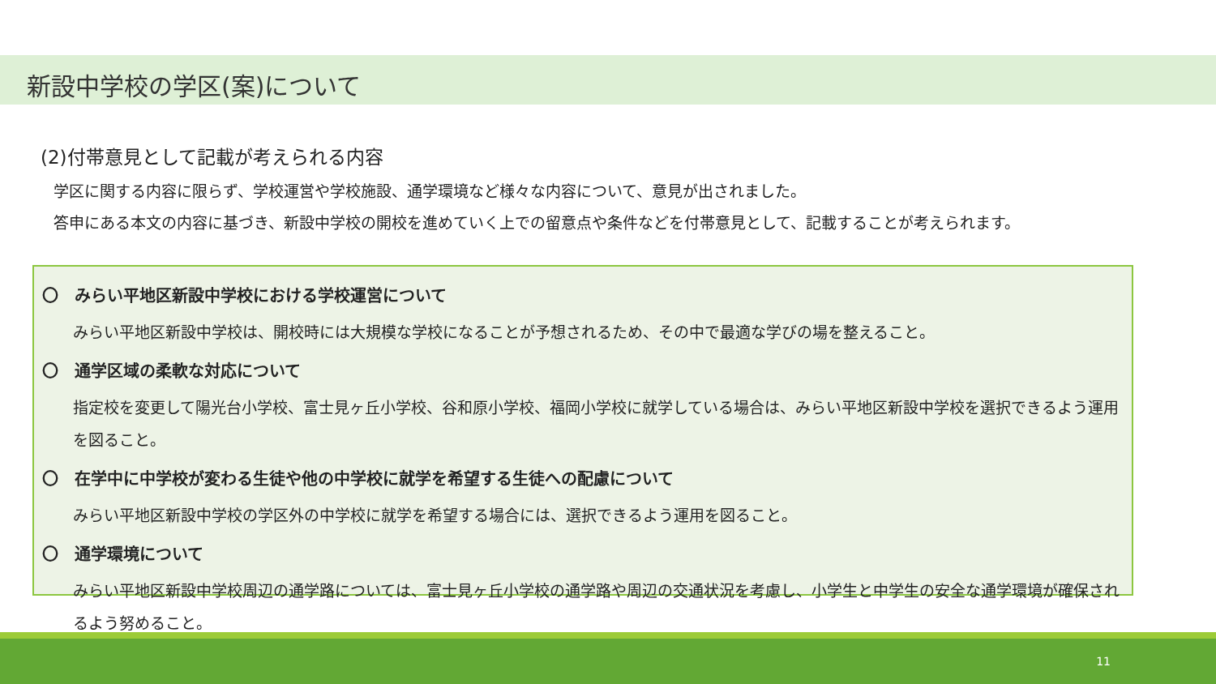新設中学校の学区(案)について
(2)付帯意見として記載が考えられる内容
学区に関する内容に限らず、学校運営や学校施設、通学環境など様々な内容について、意見が出されました。
答申にある本文の内容に基づき、新設中学校の開校を進めていく上での留意点や条件などを付帯意見として、記載することが考えられます。
〇　みらい平地区新設中学校における学校運営について
みらい平地区新設中学校は、開校時には大規模な学校になることが予想されるため、その中で最適な学びの場を整えること。
〇　通学区域の柔軟な対応について
指定校を変更して陽光台小学校、富士見ヶ丘小学校、谷和原小学校、福岡小学校に就学している場合は、みらい平地区新設中学校を選択できるよう運用を図ること。
〇　在学中に中学校が変わる生徒や他の中学校に就学を希望する生徒への配慮について
みらい平地区新設中学校の学区外の中学校に就学を希望する場合には、選択できるよう運用を図ること。
〇　通学環境について
みらい平地区新設中学校周辺の通学路については、富士見ヶ丘小学校の通学路や周辺の交通状況を考慮し、小学生と中学生の安全な通学環境が確保されるよう努めること。
11